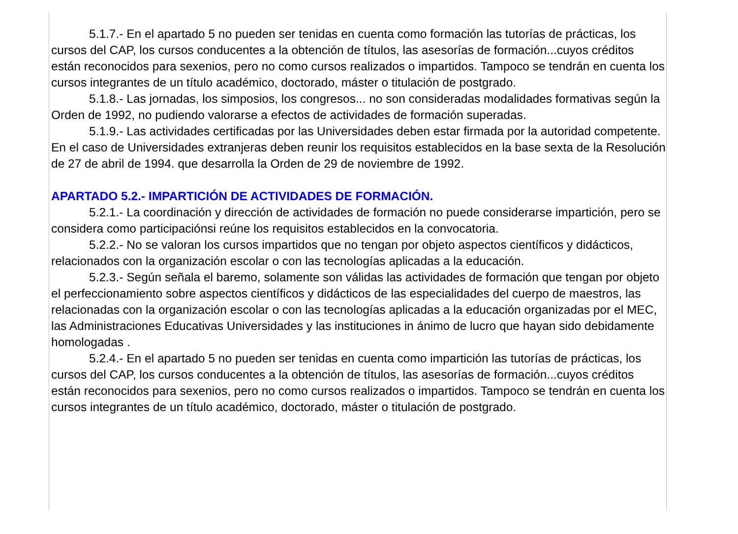5.1.7.- En el apartado 5 no pueden ser tenidas en cuenta como formación las tutorías de prácticas, los cursos del CAP, los cursos conducentes a la obtención de títulos, las asesorías de formación...cuyos créditos están reconocidos para sexenios, pero no como cursos realizados o impartidos. Tampoco se tendrán en cuenta los cursos integrantes de un título académico, doctorado, máster o titulación de postgrado.
5.1.8.- Las jornadas, los simposios, los congresos... no son consideradas modalidades formativas según la Orden de 1992, no pudiendo valorarse a efectos de actividades de formación superadas.
5.1.9.- Las actividades certificadas por las Universidades deben estar firmada por la autoridad competente. En el caso de Universidades extranjeras deben reunir los requisitos establecidos en la base sexta de la Resolución de 27 de abril de 1994. que desarrolla la Orden de 29 de noviembre de 1992.
APARTADO 5.2.- IMPARTICIÓN DE ACTIVIDADES DE FORMACIÓN.
5.2.1.- La coordinación y dirección de actividades de formación no puede considerarse impartición, pero se considera como participaciónsi reúne los requisitos establecidos en la convocatoria.
5.2.2.- No se valoran los cursos impartidos que no tengan por objeto aspectos científicos y didácticos, relacionados con la organización escolar o con las tecnologías aplicadas a la educación.
5.2.3.- Según señala el baremo, solamente son válidas las actividades de formación que tengan por objeto el perfeccionamiento sobre aspectos científicos y didácticos de las especialidades del cuerpo de maestros, las relacionadas con la organización escolar o con las tecnologías aplicadas a la educación organizadas por el MEC, las Administraciones Educativas Universidades y las instituciones in ánimo de lucro que hayan sido debidamente homologadas .
5.2.4.- En el apartado 5 no pueden ser tenidas en cuenta como impartición las tutorías de prácticas, los cursos del CAP, los cursos conducentes a la obtención de títulos, las asesorías de formación...cuyos créditos están reconocidos para sexenios, pero no como cursos realizados o impartidos. Tampoco se tendrán en cuenta los cursos integrantes de un título académico, doctorado, máster o titulación de postgrado.